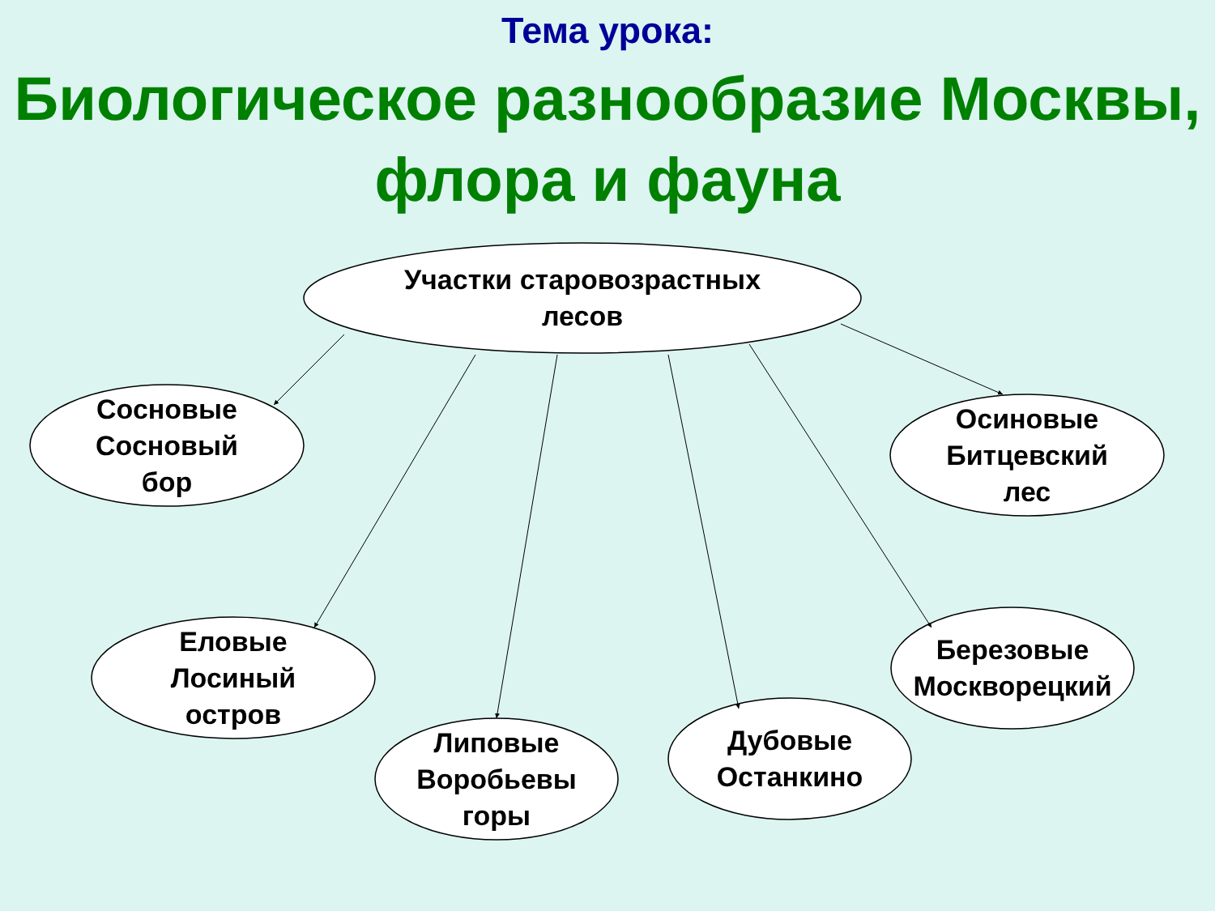Тема урока:
Биологическое разнообразие Москвы, флора и фауна
Участки старовозрастных лесов
Сосновые Сосновый бор
Осиновые Битцевский лес
Еловые Лосиный остров
Липовые Воробьевы горы
Дубовые Останкино
Березовые Москворецкий